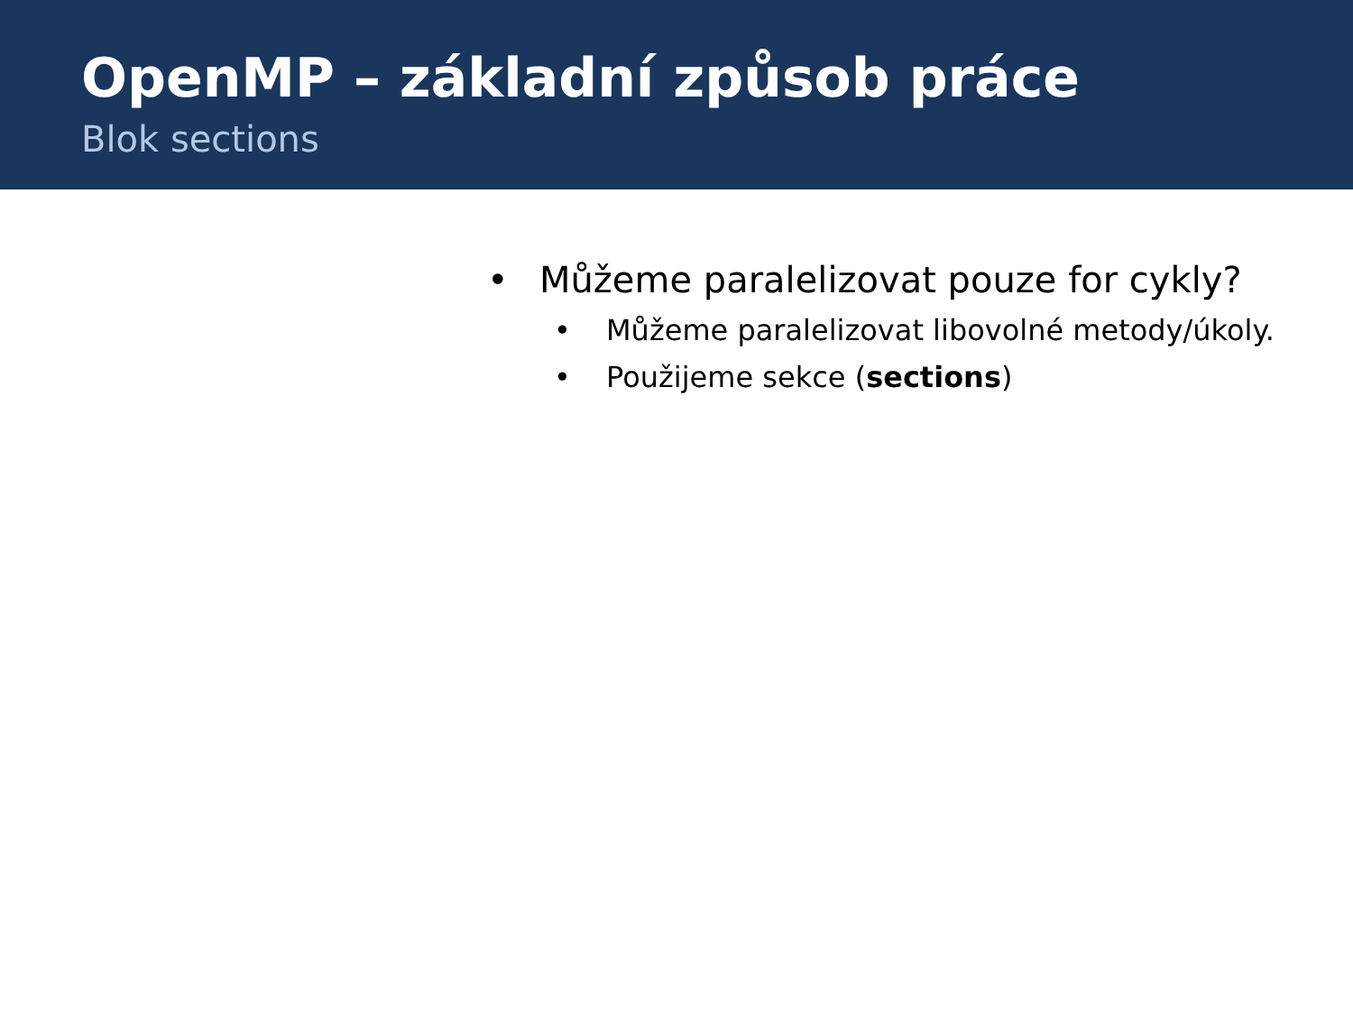OpenMP – základní způsob práce
Blok sections
• Můžeme paralelizovat pouze for cykly?
• Můžeme paralelizovat libovolné metody/úkoly.
• Použijeme sekce (sections)